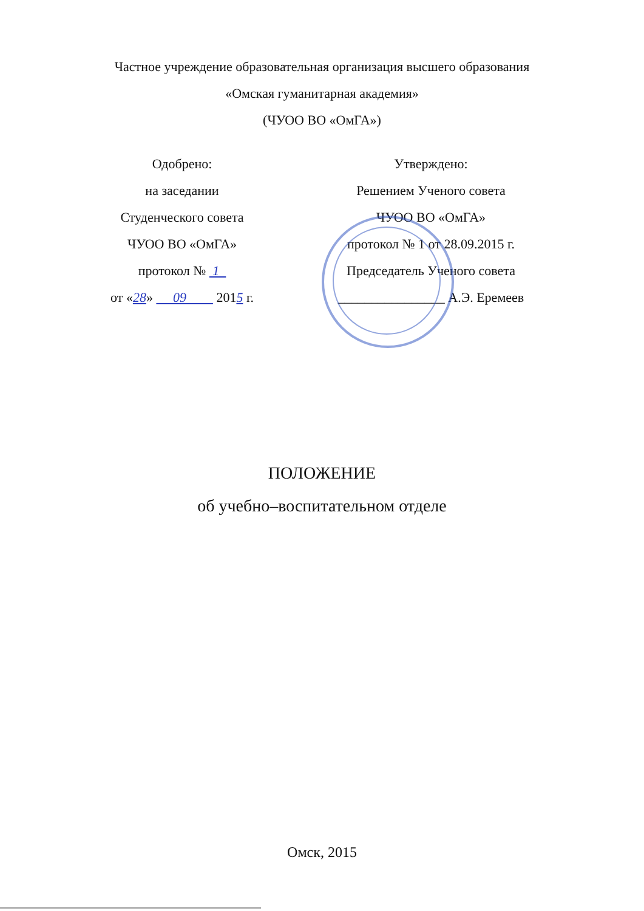Частное учреждение образовательная организация высшего образования
«Омская гуманитарная академия»
(ЧУОО ВО «ОмГА»)
Одобрено:
на заседании
Студенческого совета
ЧУОО ВО «ОмГА»
протокол № 1
от «28» 09 2015 г.
Утверждено:
Решением Ученого совета
ЧУОО ВО «ОмГА»
протокол № 1 от 28.09.2015 г.
Председатель Ученого совета
________________ А.Э. Еремеев
ПОЛОЖЕНИЕ
об учебно–воспитательном отделе
Омск, 2015